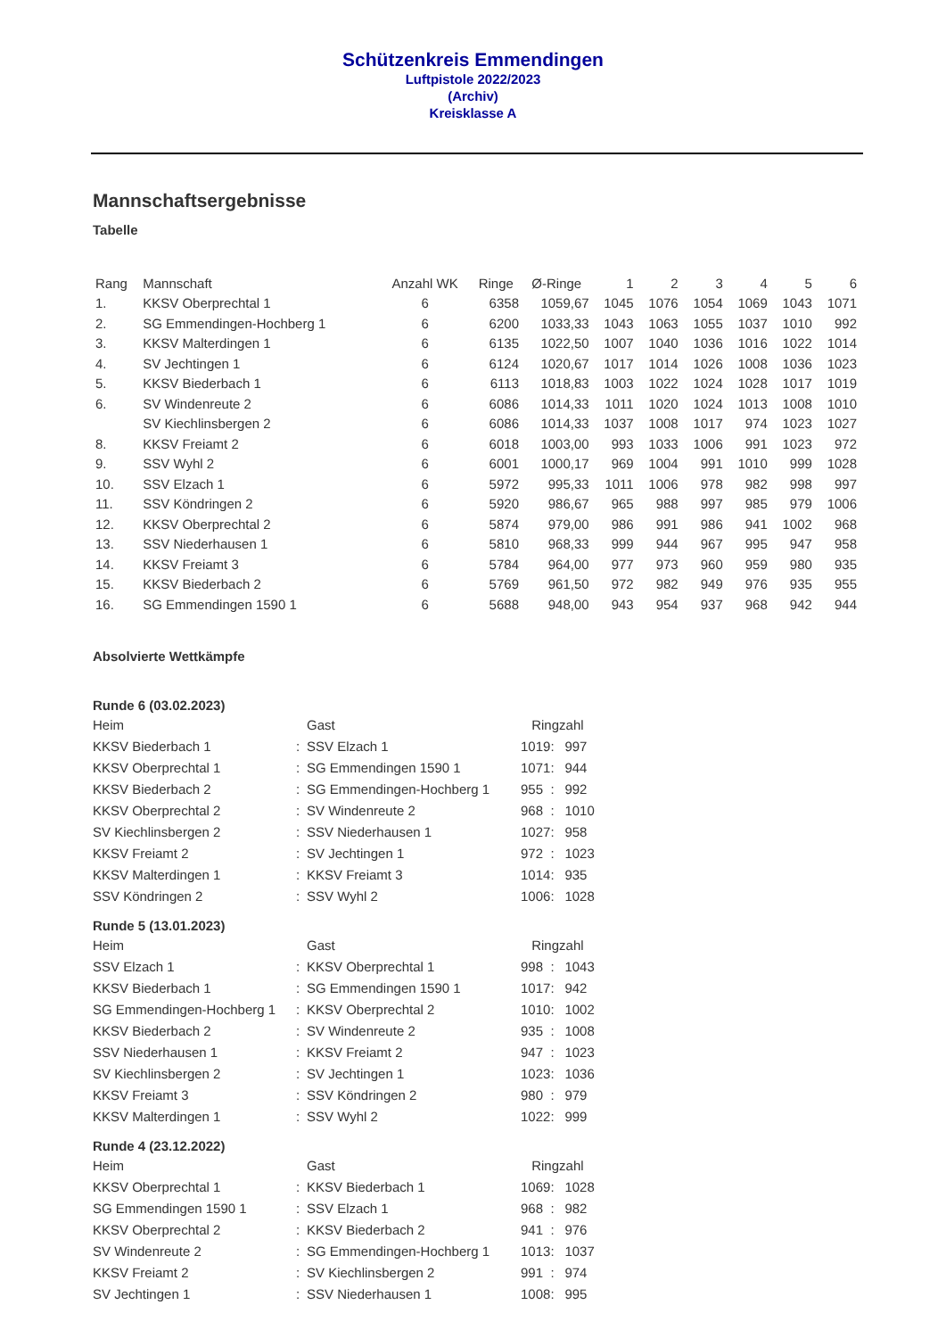Schützenkreis Emmendingen
Luftpistole 2022/2023
(Archiv)
Kreisklasse A
Mannschaftsergebnisse
Tabelle
| Rang | Mannschaft | Anzahl WK | Ringe | Ø-Ringe | 1 | 2 | 3 | 4 | 5 | 6 |
| --- | --- | --- | --- | --- | --- | --- | --- | --- | --- | --- |
| 1. | KKSV Oberprechtal 1 | 6 | 6358 | 1059,67 | 1045 | 1076 | 1054 | 1069 | 1043 | 1071 |
| 2. | SG Emmendingen-Hochberg 1 | 6 | 6200 | 1033,33 | 1043 | 1063 | 1055 | 1037 | 1010 | 992 |
| 3. | KKSV Malterdingen 1 | 6 | 6135 | 1022,50 | 1007 | 1040 | 1036 | 1016 | 1022 | 1014 |
| 4. | SV Jechtingen 1 | 6 | 6124 | 1020,67 | 1017 | 1014 | 1026 | 1008 | 1036 | 1023 |
| 5. | KKSV Biederbach 1 | 6 | 6113 | 1018,83 | 1003 | 1022 | 1024 | 1028 | 1017 | 1019 |
| 6. | SV Windenreute 2 | 6 | 6086 | 1014,33 | 1011 | 1020 | 1024 | 1013 | 1008 | 1010 |
| | SV Kiechlinsbergen 2 | 6 | 6086 | 1014,33 | 1037 | 1008 | 1017 | 974 | 1023 | 1027 |
| 8. | KKSV Freiamt 2 | 6 | 6018 | 1003,00 | 993 | 1033 | 1006 | 991 | 1023 | 972 |
| 9. | SSV Wyhl 2 | 6 | 6001 | 1000,17 | 969 | 1004 | 991 | 1010 | 999 | 1028 |
| 10. | SSV Elzach 1 | 6 | 5972 | 995,33 | 1011 | 1006 | 978 | 982 | 998 | 997 |
| 11. | SSV Köndringen 2 | 6 | 5920 | 986,67 | 965 | 988 | 997 | 985 | 979 | 1006 |
| 12. | KKSV Oberprechtal 2 | 6 | 5874 | 979,00 | 986 | 991 | 986 | 941 | 1002 | 968 |
| 13. | SSV Niederhausen 1 | 6 | 5810 | 968,33 | 999 | 944 | 967 | 995 | 947 | 958 |
| 14. | KKSV Freiamt 3 | 6 | 5784 | 964,00 | 977 | 973 | 960 | 959 | 980 | 935 |
| 15. | KKSV Biederbach 2 | 6 | 5769 | 961,50 | 972 | 982 | 949 | 976 | 935 | 955 |
| 16. | SG Emmendingen 1590 1 | 6 | 5688 | 948,00 | 943 | 954 | 937 | 968 | 942 | 944 |
Absolvierte Wettkämpfe
Runde 6 (03.02.2023)
| Heim | | Gast | Ringzahl | | |
| --- | --- | --- | --- | --- | --- |
| KKSV Biederbach 1 | : | SSV Elzach 1 | 1019 | : | 997 |
| KKSV Oberprechtal 1 | : | SG Emmendingen 1590 1 | 1071 | : | 944 |
| KKSV Biederbach 2 | : | SG Emmendingen-Hochberg 1 | 955 | : | 992 |
| KKSV Oberprechtal 2 | : | SV Windenreute 2 | 968 | : | 1010 |
| SV Kiechlinsbergen 2 | : | SSV Niederhausen 1 | 1027 | : | 958 |
| KKSV Freiamt 2 | : | SV Jechtingen 1 | 972 | : | 1023 |
| KKSV Malterdingen 1 | : | KKSV Freiamt 3 | 1014 | : | 935 |
| SSV Köndringen 2 | : | SSV Wyhl 2 | 1006 | : | 1028 |
Runde 5 (13.01.2023)
| Heim | | Gast | Ringzahl | | |
| --- | --- | --- | --- | --- | --- |
| SSV Elzach 1 | : | KKSV Oberprechtal 1 | 998 | : | 1043 |
| KKSV Biederbach 1 | : | SG Emmendingen 1590 1 | 1017 | : | 942 |
| SG Emmendingen-Hochberg 1 | : | KKSV Oberprechtal 2 | 1010 | : | 1002 |
| KKSV Biederbach 2 | : | SV Windenreute 2 | 935 | : | 1008 |
| SSV Niederhausen 1 | : | KKSV Freiamt 2 | 947 | : | 1023 |
| SV Kiechlinsbergen 2 | : | SV Jechtingen 1 | 1023 | : | 1036 |
| KKSV Freiamt 3 | : | SSV Köndringen 2 | 980 | : | 979 |
| KKSV Malterdingen 1 | : | SSV Wyhl 2 | 1022 | : | 999 |
Runde 4 (23.12.2022)
| Heim | | Gast | Ringzahl | | |
| --- | --- | --- | --- | --- | --- |
| KKSV Oberprechtal 1 | : | KKSV Biederbach 1 | 1069 | : | 1028 |
| SG Emmendingen 1590 1 | : | SSV Elzach 1 | 968 | : | 982 |
| KKSV Oberprechtal 2 | : | KKSV Biederbach 2 | 941 | : | 976 |
| SV Windenreute 2 | : | SG Emmendingen-Hochberg 1 | 1013 | : | 1037 |
| KKSV Freiamt 2 | : | SV Kiechlinsbergen 2 | 991 | : | 974 |
| SV Jechtingen 1 | : | SSV Niederhausen 1 | 1008 | : | 995 |